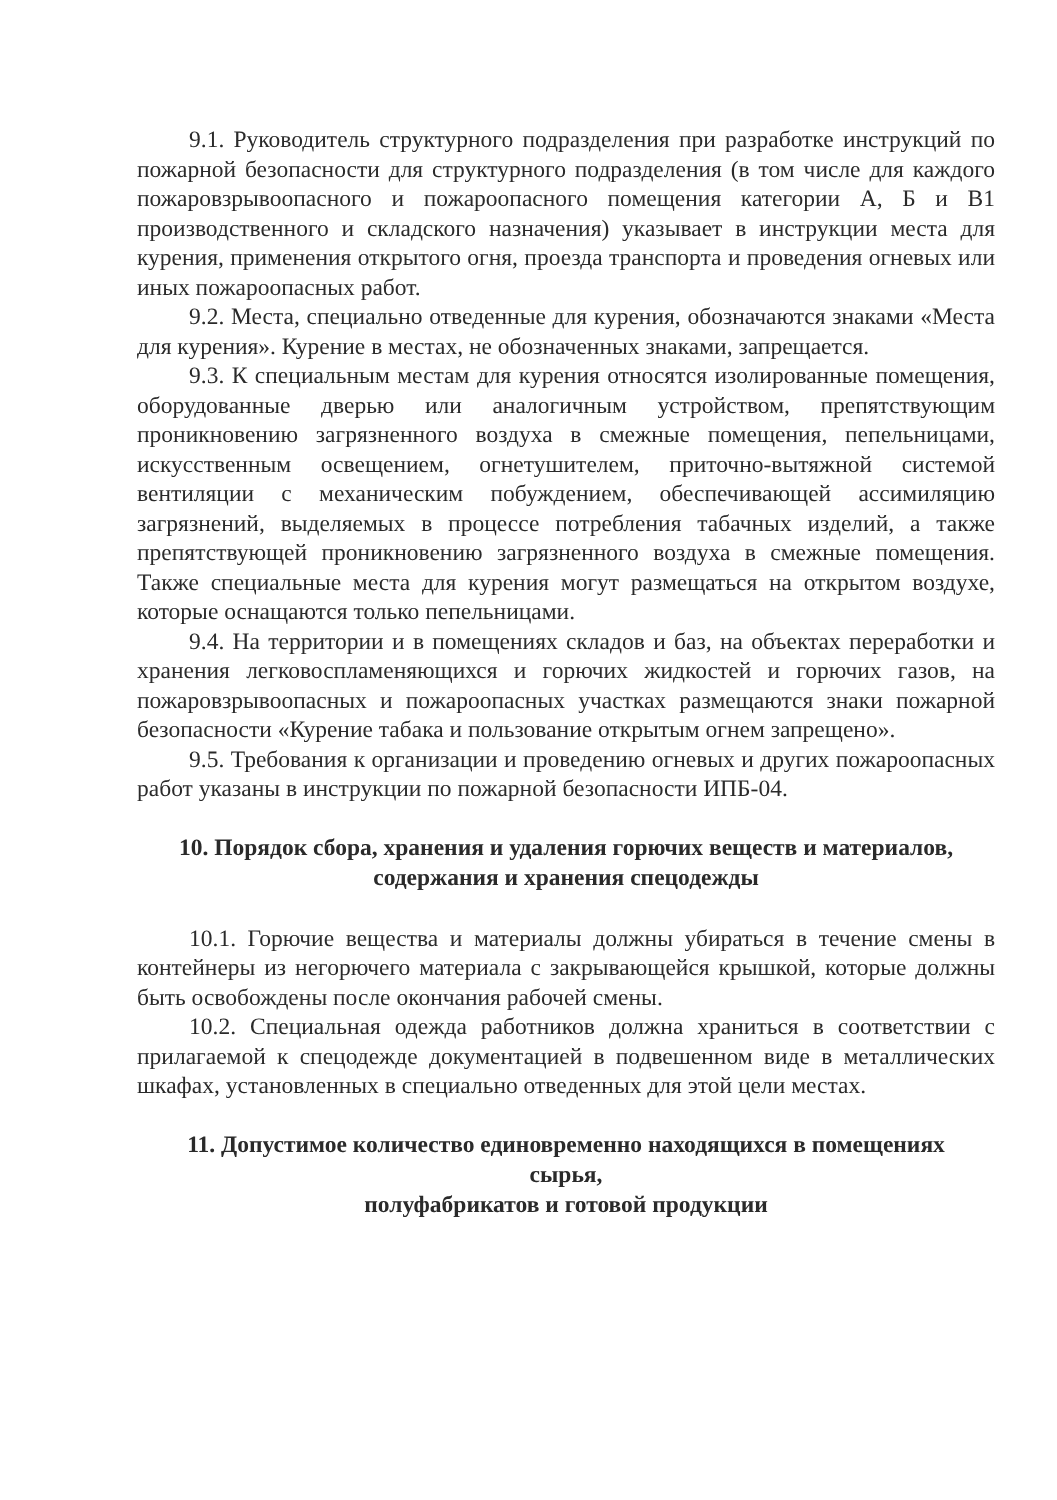9.1. Руководитель структурного подразделения при разработке инструкций по пожарной безопасности для структурного подразделения (в том числе для каждого пожаровзрывоопасного и пожароопасного помещения категории А, Б и В1 производственного и складского назначения) указывает в инструкции места для курения, применения открытого огня, проезда транспорта и проведения огневых или иных пожароопасных работ.
9.2. Места, специально отведенные для курения, обозначаются знаками «Места для курения». Курение в местах, не обозначенных знаками, запрещается.
9.3. К специальным местам для курения относятся изолированные помещения, оборудованные дверью или аналогичным устройством, препятствующим проникновению загрязненного воздуха в смежные помещения, пепельницами, искусственным освещением, огнетушителем, приточно-вытяжной системой вентиляции с механическим побуждением, обеспечивающей ассимиляцию загрязнений, выделяемых в процессе потребления табачных изделий, а также препятствующей проникновению загрязненного воздуха в смежные помещения. Также специальные места для курения могут размещаться на открытом воздухе, которые оснащаются только пепельницами.
9.4. На территории и в помещениях складов и баз, на объектах переработки и хранения легковоспламеняющихся и горючих жидкостей и горючих газов, на пожаровзрывоопасных и пожароопасных участках размещаются знаки пожарной безопасности «Курение табака и пользование открытым огнем запрещено».
9.5. Требования к организации и проведению огневых и других пожароопасных работ указаны в инструкции по пожарной безопасности ИПБ-04.
10. Порядок сбора, хранения и удаления горючих веществ и материалов,
содержания и хранения спецодежды
10.1. Горючие вещества и материалы должны убираться в течение смены в контейнеры из негорючего материала с закрывающейся крышкой, которые должны быть освобождены после окончания рабочей смены.
10.2. Специальная одежда работников должна храниться в соответствии с прилагаемой к спецодежде документацией в подвешенном виде в металлических шкафах, установленных в специально отведенных для этой цели местах.
11. Допустимое количество единовременно находящихся в помещениях
сырья,
полуфабрикатов и готовой продукции